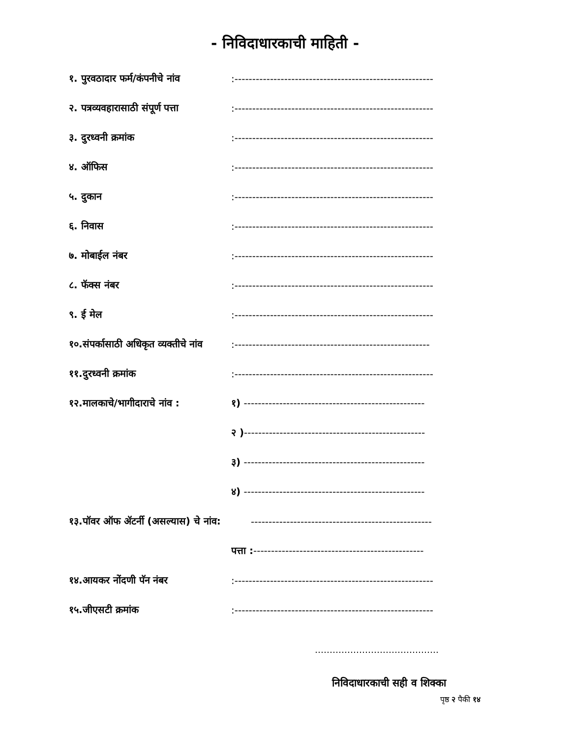- निविदाधारकाची माहिती -
१. पुरवठादार फर्म/कंपनीचे नांव:--------------------------------------------------------
२. पत्रव्यवहारासाठी संपूर्ण पत्ता:--------------------------------------------------------
३. दुरध्वनी क्रमांक:--------------------------------------------------------
४. ऑफिस:--------------------------------------------------------
५. दुकान:--------------------------------------------------------
६. निवास:--------------------------------------------------------
७. मोबाईल नंबर:--------------------------------------------------------
८. फॅक्स नंबर:--------------------------------------------------------
९. ई मेल:--------------------------------------------------------
१०.संपर्कासाठी अधिकृत व्यक्तीचे नांव:-------------------------------------------------------
११.दुरध्वनी क्रमांक:--------------------------------------------------------
१२.मालकाचे/भागीदाराचे नांव : १) ---------------------------------------------------
२ )---------------------------------------------------
३) ---------------------------------------------------
४) ---------------------------------------------------
१३.पॉवर ऑफ ॲटर्नी (असल्यास) चे नांव: ---------------------------------------------------
पत्ता :------------------------------------------------
१४.आयकर नोंदणी पॅन नंबर:--------------------------------------------------------
१५.जीएसटी क्रमांक:--------------------------------------------------------
……………………………………
निविदाधारकाची सही व शिक्का
पृष्ठ २ पैकी १४